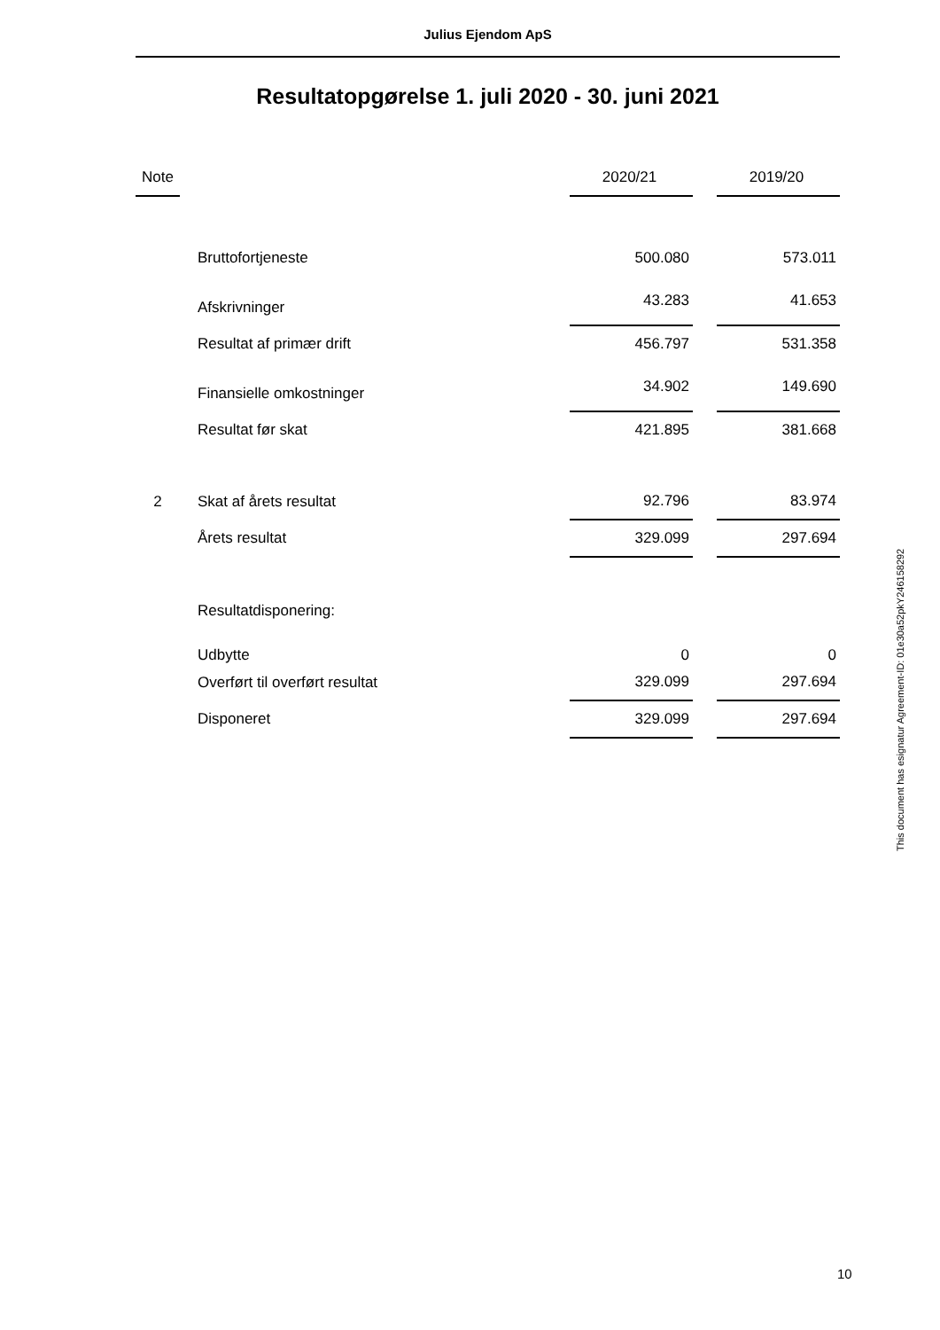Julius Ejendom ApS
Resultatopgørelse 1. juli 2020 - 30. juni 2021
| Note | | 2020/21 | | 2019/20 |
| --- | --- | --- | --- | --- |
| | Bruttofortjeneste | 500.080 | | 573.011 |
| | Afskrivninger | 43.283 | | 41.653 |
| | Resultat af primær drift | 456.797 | | 531.358 |
| | Finansielle omkostninger | 34.902 | | 149.690 |
| | Resultat før skat | 421.895 | | 381.668 |
| 2 | Skat af årets resultat | 92.796 | | 83.974 |
| | Årets resultat | 329.099 | | 297.694 |
| | Resultatdisponering: | | | |
| | Udbytte | 0 | | 0 |
| | Overført til overført resultat | 329.099 | | 297.694 |
| | Disponeret | 329.099 | | 297.694 |
This document has esignatur Agreement-ID: 01e30a52pkY246158292
10